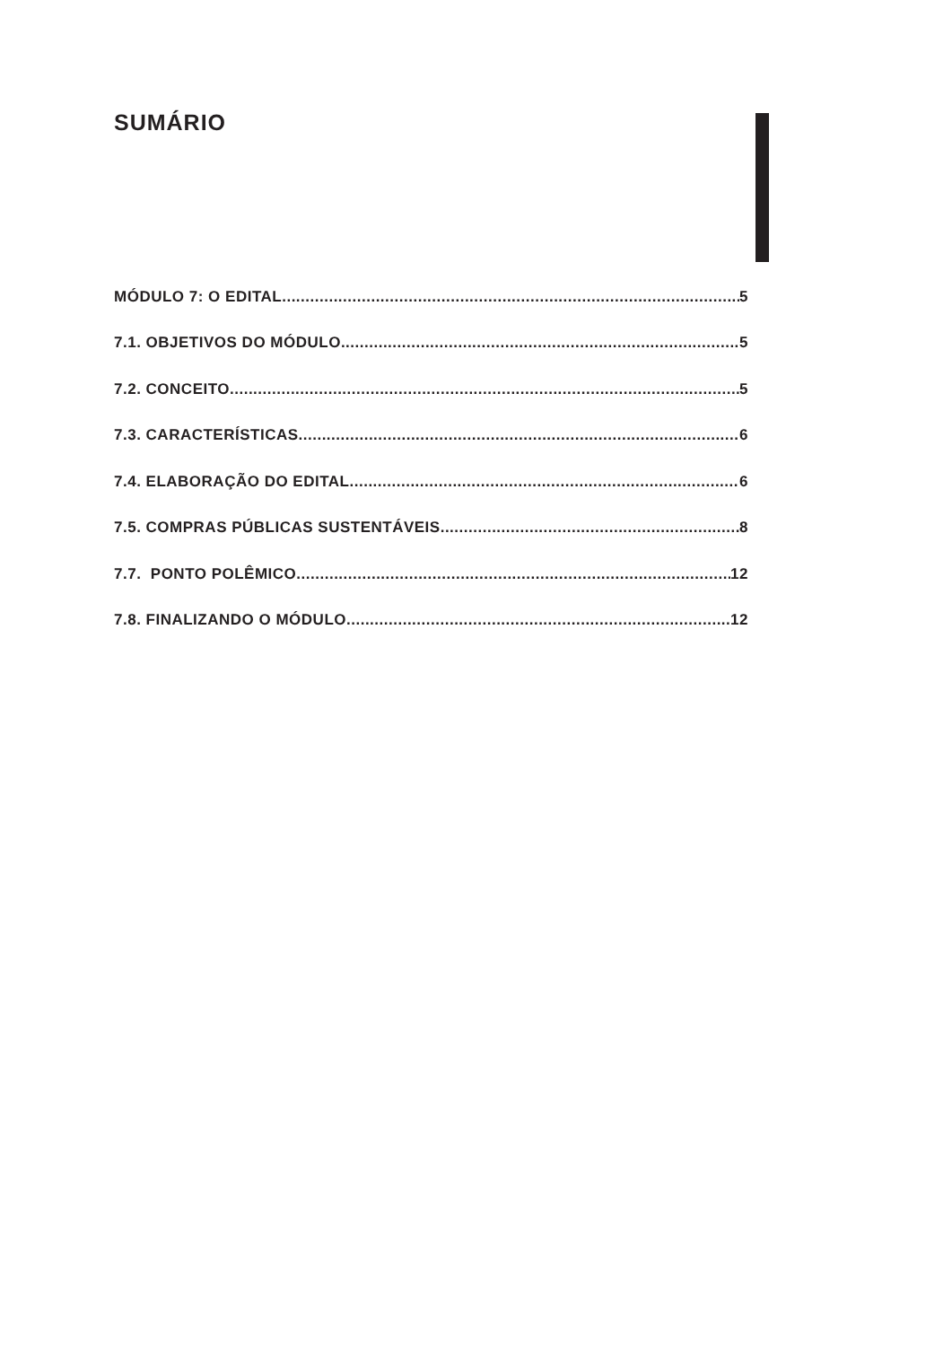SUMÁRIO
MÓDULO 7: O EDITAL 5
7.1. OBJETIVOS DO MÓDULO 5
7.2. CONCEITO 5
7.3. CARACTERÍSTICAS 6
7.4. ELABORAÇÃO DO EDITAL 6
7.5. COMPRAS PÚBLICAS SUSTENTÁVEIS 8
7.7. PONTO POLÊMICO 12
7.8. FINALIZANDO O MÓDULO 12